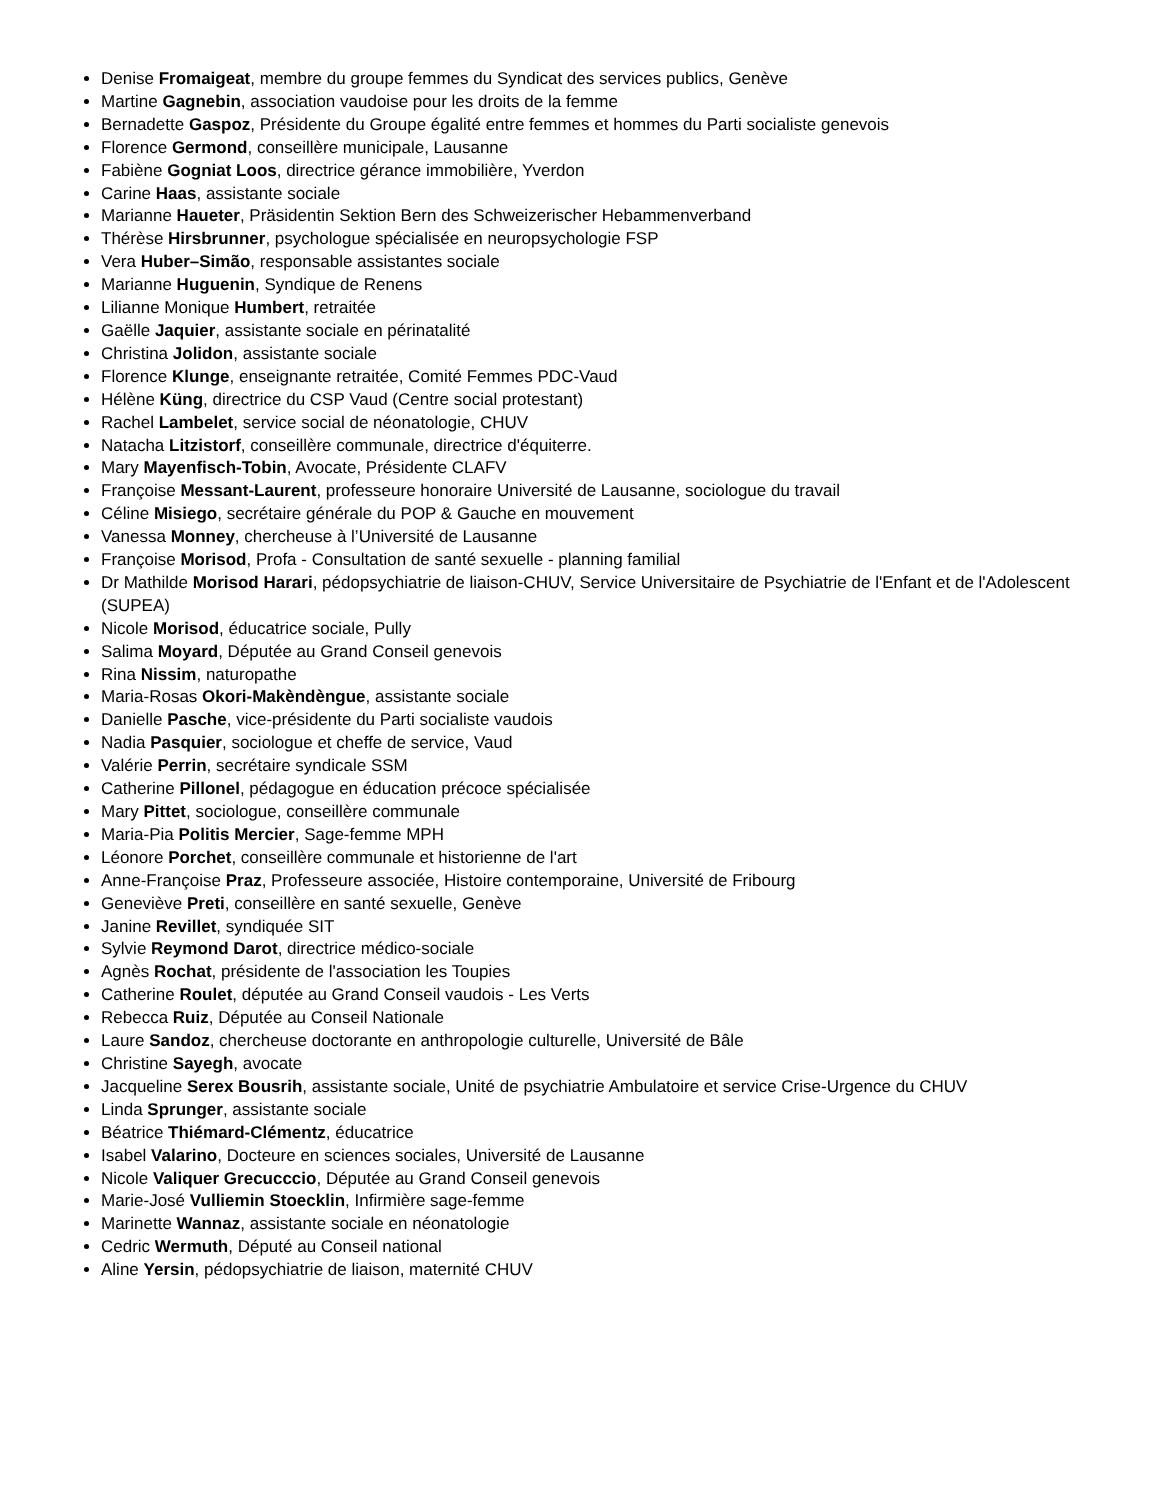Denise Fromaigeat, membre du groupe femmes du Syndicat des services publics, Genève
Martine Gagnebin, association vaudoise pour les droits de la femme
Bernadette Gaspoz, Présidente du Groupe égalité entre femmes et hommes du Parti socialiste genevois
Florence Germond, conseillère municipale, Lausanne
Fabiène Gogniat Loos, directrice gérance immobilière, Yverdon
Carine Haas, assistante sociale
Marianne Haueter, Präsidentin Sektion Bern des Schweizerischer Hebammenverband
Thérèse Hirsbrunner, psychologue spécialisée en neuropsychologie FSP
Vera Huber–Simão, responsable assistantes sociale
Marianne Huguenin, Syndique de Renens
Lilianne Monique Humbert, retraitée
Gaëlle Jaquier, assistante sociale en périnatalité
Christina Jolidon, assistante sociale
Florence Klunge, enseignante retraitée, Comité Femmes PDC-Vaud
Hélène Küng, directrice du CSP Vaud (Centre social protestant)
Rachel Lambelet, service social de néonatologie, CHUV
Natacha Litzistorf, conseillère communale, directrice d'équiterre.
Mary Mayenfisch-Tobin, Avocate, Présidente CLAFV
Françoise Messant-Laurent, professeure honoraire Université de Lausanne, sociologue du travail
Céline Misiego, secrétaire générale du POP & Gauche en mouvement
Vanessa Monney, chercheuse à l’Université de Lausanne
Françoise Morisod, Profa - Consultation de santé sexuelle - planning familial
Dr Mathilde Morisod Harari, pédopsychiatrie de liaison-CHUV, Service Universitaire de Psychiatrie de l'Enfant et de l'Adolescent (SUPEA)
Nicole Morisod, éducatrice sociale, Pully
Salima Moyard, Députée au Grand Conseil genevois
Rina Nissim, naturopathe
Maria-Rosas Okori-Makèndèngue, assistante sociale
Danielle Pasche, vice-présidente du Parti socialiste vaudois
Nadia Pasquier, sociologue et cheffe de service, Vaud
Valérie Perrin, secrétaire syndicale SSM
Catherine Pillonel, pédagogue en éducation précoce spécialisée
Mary Pittet, sociologue, conseillère communale
Maria-Pia Politis Mercier, Sage-femme MPH
Léonore Porchet, conseillère communale et historienne de l'art
Anne-Françoise Praz, Professeure associée, Histoire contemporaine, Université de Fribourg
Geneviève Preti, conseillère en santé sexuelle, Genève
Janine Revillet, syndiquée SIT
Sylvie Reymond Darot, directrice médico-sociale
Agnès Rochat, présidente de l'association les Toupies
Catherine Roulet, députée au Grand Conseil vaudois - Les Verts
Rebecca Ruiz, Députée au Conseil Nationale
Laure Sandoz, chercheuse doctorante en anthropologie culturelle, Université de Bâle
Christine Sayegh, avocate
Jacqueline Serex Bousrih, assistante sociale, Unité de psychiatrie Ambulatoire et service Crise-Urgence du CHUV
Linda Sprunger, assistante sociale
Béatrice Thiémard-Clémentz, éducatrice
Isabel Valarino, Docteure en sciences sociales, Université de Lausanne
Nicole Valiquer Grecucccio, Députée au Grand Conseil genevois
Marie-José Vulliemin Stoecklin, Infirmière sage-femme
Marinette Wannaz, assistante sociale en néonatologie
Cedric Wermuth, Député au Conseil national
Aline Yersin, pédopsychiatrie de liaison, maternité CHUV